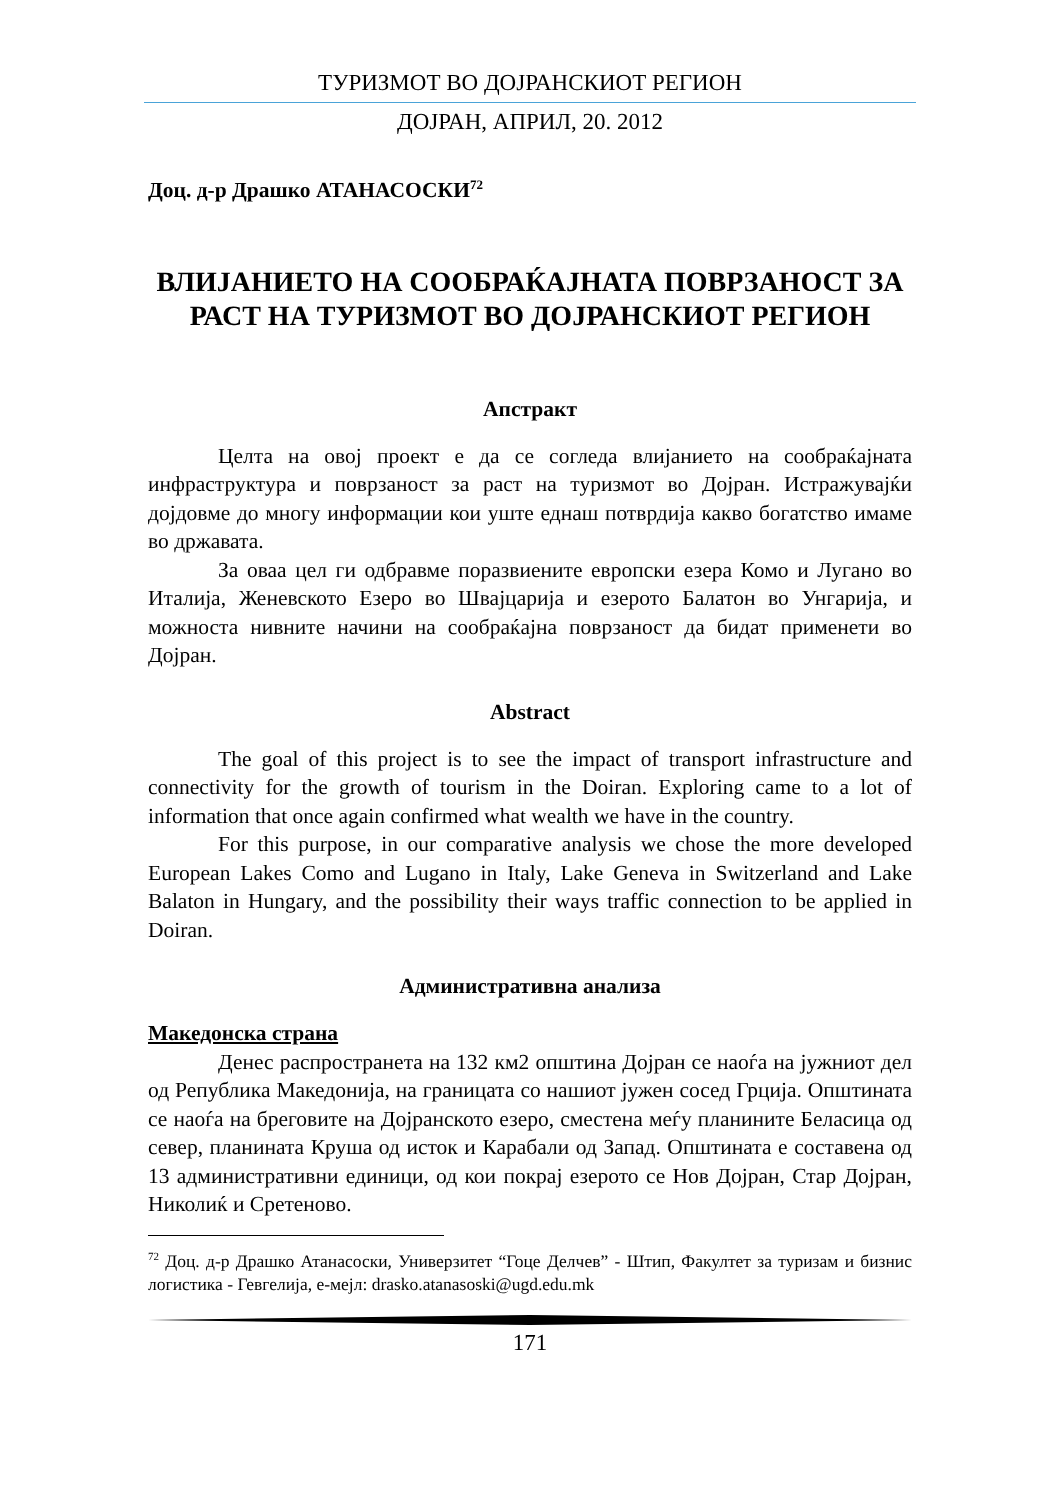ТУРИЗМОТ ВО ДОЈРАНСКИОТ РЕГИОН
ДОЈРАН, АПРИЛ, 20. 2012
Доц. д-р Драшко АТАНАСОСКИ<sup>72</sup>
ВЛИЈАНИЕТО НА СООБРАЌАЈНАТА ПОВРЗАНОСТ ЗА РАСТ НА ТУРИЗМОТ ВО ДОЈРАНСКИОТ РЕГИОН
Апстракт
Целта на овој проект е да се согледа влијанието на сообраќајната инфраструктура и поврзаност за раст на туризмот во Дојран. Истражувајќи дојдовме до многу информации кои уште еднаш потврдија какво богатство имаме во државата.
За оваа цел ги одбравме поразвиените европски езера Комо и Лугано во Италија, Женевското Езеро во Швајцарија и езерото Балатон во Унгарија, и можноста нивните начини на сообраќајна поврзаност да бидат применети во Дојран.
Abstract
The goal of this project is to see the impact of transport infrastructure and connectivity for the growth of tourism in the Doiran. Exploring came to a lot of information that once again confirmed what wealth we have in the country.
For this purpose, in our comparative analysis we chose the more developed European Lakes Como and Lugano in Italy, Lake Geneva in Switzerland and Lake Balaton in Hungary, and the possibility their ways traffic connection to be applied in Doiran.
Административна анализа
Македонска страна
Денес распространета на 132 км2 општина Дојран се наоѓа на јужниот дел од Република Македонија, на границата со нашиот јужен сосед Грција. Општината се наоѓа на бреговите на Дојранското езеро, сместена меѓу планините Беласица од север, планината Круша од исток и Карабали од Запад. Општината е составена од 13 административни единици, од кои покрај езерото се Нов Дојран, Стар Дојран, Николиќ и Сретеново.
<sup>72</sup> Доц. д-р Драшко Атанасоски, Универзитет “Гоце Делчев” - Штип, Факултет за туризам и бизнис логистика - Гевгелија, е-мејл: drasko.atanasoski@ugd.edu.mk
171